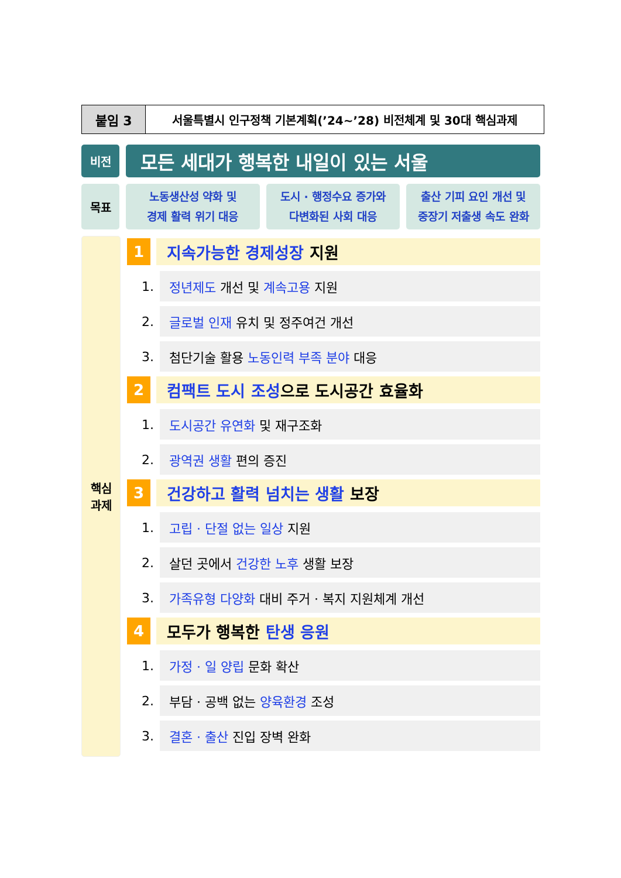붙임 3 서울특별시 인구정책 기본계획(’24~’28) 비전체계 및 30대 핵심과제
비전
모든 세대가 행복한 내일이 있는 서울
목표
노동생산성 약화 및
경제 활력 위기 대응
도시 · 행정수요 증가와
다변화된 사회 대응
출산 기피 요인 개선 및
중장기 저출생 속도 완화
핵심
과제
1 지속가능한 경제성장 지원
1.
정년제도 개선 및 계속고용 지원
2.
글로벌 인재 유치 및 정주여건 개선
3.
첨단기술 활용 노동인력 부족 분야 대응
2 컴팩트 도시 조성 으로 도시공간 효율화
1.
도시공간 유연화 및 재구조화
2.
광역권 생활 편의 증진
3 건강하고 활력 넘치는 생활 보장
1.
고립 · 단절 없는 일상 지원
2.
살던 곳에서 건강한 노후 생활 보장
3.
가족유형 다양화 대비 주거 · 복지 지원체계 개선
4 모두가 행복한 탄생 응원
1.
가정 · 일 양립 문화 확산
2.
부담 · 공백 없는 양육환경 조성
3.
결혼 · 출산 진입 장벽 완화